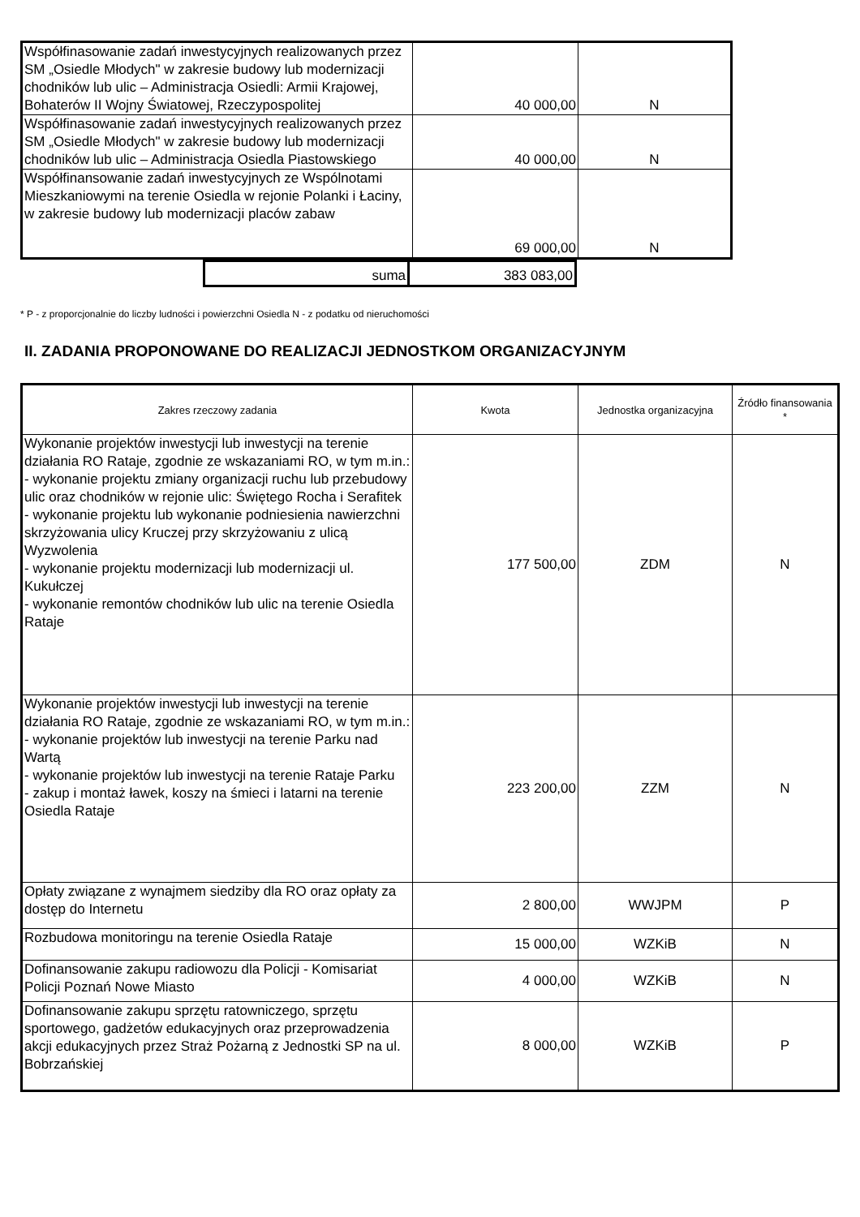| Współfinasowanie zadań inwestycyjnych realizowanych przez SM „Osiedle Młodych" w zakresie budowy lub modernizacji chodników lub ulic – Administracja Osiedli: Armii Krajowej, Bohaterów II Wojny Światowej, Rzeczypospolitej | 40 000,00 | N |
| Współfinasowanie zadań inwestycyjnych realizowanych przez SM „Osiedle Młodych" w zakresie budowy lub modernizacji chodników lub ulic – Administracja Osiedla Piastowskiego | 40 000,00 | N |
| Współfinansowanie zadań inwestycyjnych ze Wspólnotami Mieszkaniowymi na terenie Osiedla w rejonie Polanki i Łaciny, w zakresie budowy lub modernizacji placów zabaw | 69 000,00 | N |
| suma | 383 083,00 |
* P - z proporcjonalnie do liczby ludności i powierzchni Osiedla N - z podatku od nieruchomości
II. ZADANIA PROPONOWANE DO REALIZACJI JEDNOSTKOM ORGANIZACYJNYM
| Zakres rzeczowy zadania | Kwota | Jednostka organizacyjna | Źródło finansowania * |
| --- | --- | --- | --- |
| Wykonanie projektów inwestycji lub inwestycji na terenie działania RO Rataje, zgodnie ze wskazaniami RO, w tym m.in.: - wykonanie projektu zmiany organizacji ruchu lub przebudowy ulic oraz chodników w rejonie ulic: Świętego Rocha i Serafitek - wykonanie projektu lub wykonanie podniesienia nawierzchni skrzyżowania ulicy Kruczej przy skrzyżowaniu z ulicą Wyzwolenia - wykonanie projektu modernizacji lub modernizacji ul. Kukułczej - wykonanie remontów chodników lub ulic na terenie Osiedla Rataje | 177 500,00 | ZDM | N |
| Wykonanie projektów inwestycji lub inwestycji na terenie działania RO Rataje, zgodnie ze wskazaniami RO, w tym m.in.: - wykonanie projektów lub inwestycji na terenie Parku nad Wartą - wykonanie projektów lub inwestycji na terenie Rataje Parku - zakup i montaż ławek, koszy na śmieci i latarni na terenie Osiedla Rataje | 223 200,00 | ZZM | N |
| Opłaty związane z wynajmem siedziby dla RO oraz opłaty za dostęp do Internetu | 2 800,00 | WWJPM | P |
| Rozbudowa monitoringu na terenie Osiedla Rataje | 15 000,00 | WZKiB | N |
| Dofinansowanie zakupu radiowozu dla Policji - Komisariat Policji Poznań Nowe Miasto | 4 000,00 | WZKiB | N |
| Dofinansowanie zakupu sprzętu ratowniczego, sprzętu sportowego, gadżetów edukacyjnych oraz przeprowadzenia akcji edukacyjnych przez Straż Pożarną z Jednostki SP na ul. Bobrzańskiej | 8 000,00 | WZKiB | P |